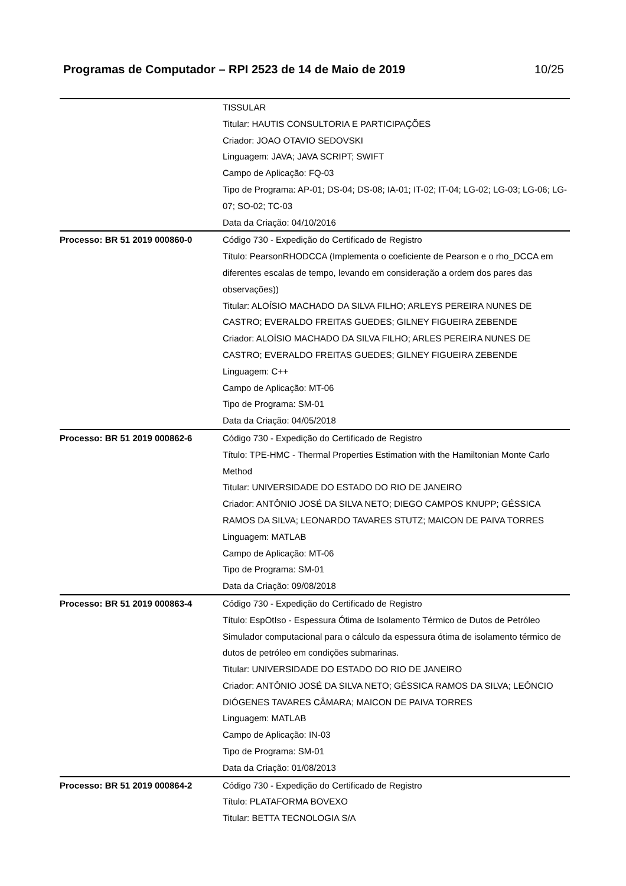Programas de Computador – RPI 2523 de 14 de Maio de 2019 10/25
| | TISSULAR Titular: HAUTIS CONSULTORIA E PARTICIPAÇÕES Criador: JOAO OTAVIO SEDOVSKI Linguagem: JAVA; JAVA SCRIPT; SWIFT Campo de Aplicação: FQ-03 Tipo de Programa: AP-01; DS-04; DS-08; IA-01; IT-02; IT-04; LG-02; LG-03; LG-06; LG-07; SO-02; TC-03 Data da Criação: 04/10/2016 |
| Processo: BR 51 2019 000860-0 | Código 730 - Expedição do Certificado de Registro Título: PearsonRHODCCA (Implementa o coeficiente de Pearson e o rho_DCCA em diferentes escalas de tempo, levando em consideração a ordem dos pares das observações)) Titular: ALOÍSIO MACHADO DA SILVA FILHO; ARLEYS PEREIRA NUNES DE CASTRO; EVERALDO FREITAS GUEDES; GILNEY FIGUEIRA ZEBENDE Criador: ALOÍSIO MACHADO DA SILVA FILHO; ARLES PEREIRA NUNES DE CASTRO; EVERALDO FREITAS GUEDES; GILNEY FIGUEIRA ZEBENDE Linguagem: C++ Campo de Aplicação: MT-06 Tipo de Programa: SM-01 Data da Criação: 04/05/2018 |
| Processo: BR 51 2019 000862-6 | Código 730 - Expedição do Certificado de Registro Título: TPE-HMC - Thermal Properties Estimation with the Hamiltonian Monte Carlo Method Titular: UNIVERSIDADE DO ESTADO DO RIO DE JANEIRO Criador: ANTÔNIO JOSÉ DA SILVA NETO; DIEGO CAMPOS KNUPP; GÉSSICA RAMOS DA SILVA; LEONARDO TAVARES STUTZ; MAICON DE PAIVA TORRES Linguagem: MATLAB Campo de Aplicação: MT-06 Tipo de Programa: SM-01 Data da Criação: 09/08/2018 |
| Processo: BR 51 2019 000863-4 | Código 730 - Expedição do Certificado de Registro Título: EspOtIso - Espessura Ótima de Isolamento Térmico de Dutos de Petróleo Simulador computacional para o cálculo da espessura ótima de isolamento térmico de dutos de petróleo em condições submarinas. Titular: UNIVERSIDADE DO ESTADO DO RIO DE JANEIRO Criador: ANTÔNIO JOSÉ DA SILVA NETO; GÉSSICA RAMOS DA SILVA; LEÔNCIO DIÓGENES TAVARES CÂMARA; MAICON DE PAIVA TORRES Linguagem: MATLAB Campo de Aplicação: IN-03 Tipo de Programa: SM-01 Data da Criação: 01/08/2013 |
| Processo: BR 51 2019 000864-2 | Código 730 - Expedição do Certificado de Registro Título: PLATAFORMA BOVEXO Titular: BETTA TECNOLOGIA S/A |